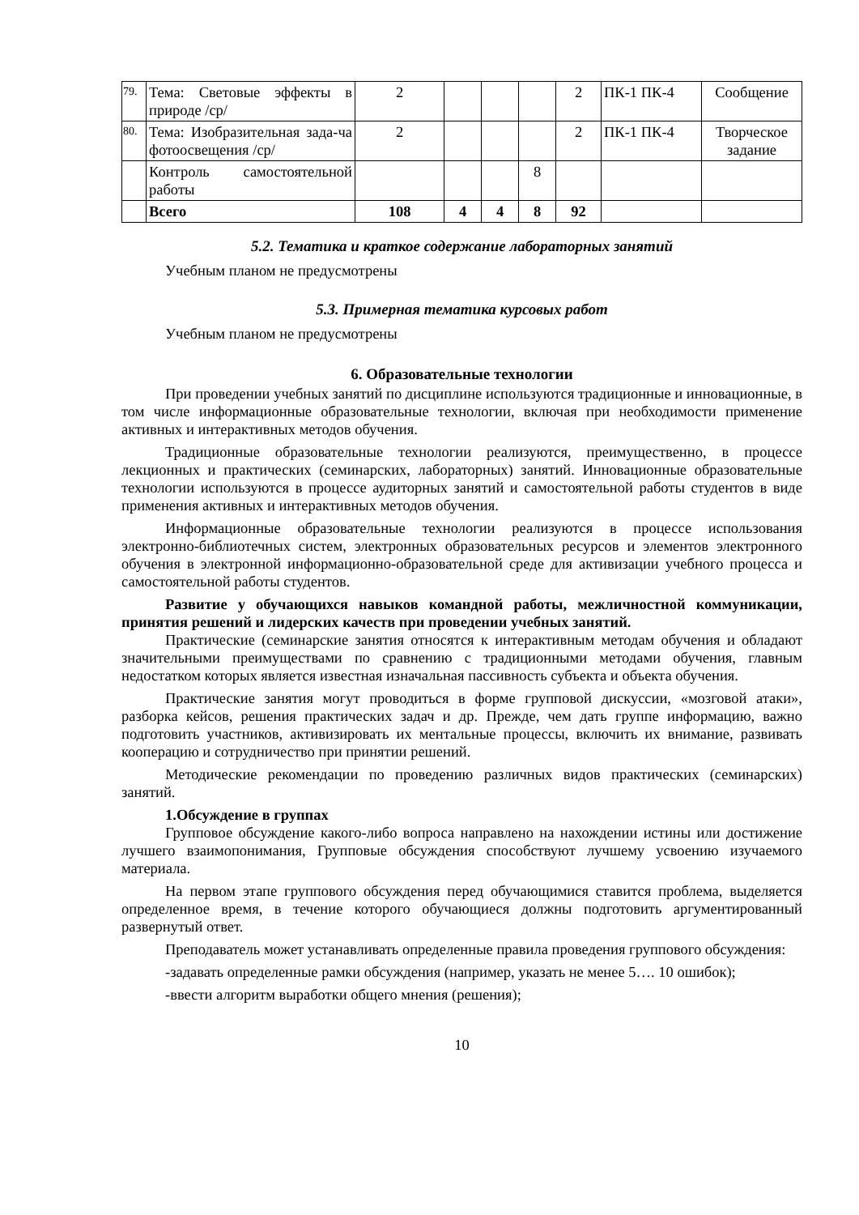| 79. | Тема: Световые эффекты в природе /ср/ | 2 | | | | 2 | ПК-1 ПК-4 | Сообщение |
| 80. | Тема: Изобразительная зада-ча фотоосвещения /ср/ | 2 | | | | 2 | ПК-1 ПК-4 | Творческое задание |
| | Контроль самостоятельной работы | | | | 8 | | | |
| | Всего | 108 | 4 | 4 | 8 | 92 | | |
5.2. Тематика и краткое содержание лабораторных занятий
Учебным планом не предусмотрены
5.3. Примерная тематика курсовых работ
Учебным планом не предусмотрены
6. Образовательные технологии
При проведении учебных занятий по дисциплине используются традиционные и инновационные, в том числе информационные образовательные технологии, включая при необходимости применение активных и интерактивных методов обучения.
Традиционные образовательные технологии реализуются, преимущественно, в процессе лекционных и практических (семинарских, лабораторных) занятий. Инновационные образовательные технологии используются в процессе аудиторных занятий и самостоятельной работы студентов в виде применения активных и интерактивных методов обучения.
Информационные образовательные технологии реализуются в процессе использования электронно-библиотечных систем, электронных образовательных ресурсов и элементов электронного обучения в электронной информационно-образовательной среде для активизации учебного процесса и самостоятельной работы студентов.
Развитие у обучающихся навыков командной работы, межличностной коммуникации, принятия решений и лидерских качеств при проведении учебных занятий.
Практические (семинарские занятия относятся к интерактивным методам обучения и обладают значительными преимуществами по сравнению с традиционными методами обучения, главным недостатком которых является известная изначальная пассивность субъекта и объекта обучения.
Практические занятия могут проводиться в форме групповой дискуссии, «мозговой атаки», разборка кейсов, решения практических задач и др. Прежде, чем дать группе информацию, важно подготовить участников, активизировать их ментальные процессы, включить их внимание, развивать кооперацию и сотрудничество при принятии решений.
Методические рекомендации по проведению различных видов практических (семинарских) занятий.
1.Обсуждение в группах
Групповое обсуждение какого-либо вопроса направлено на нахождении истины или достижение лучшего взаимопонимания, Групповые обсуждения способствуют лучшему усвоению изучаемого материала.
На первом этапе группового обсуждения перед обучающимися ставится проблема, выделяется определенное время, в течение которого обучающиеся должны подготовить аргументированный развернутый ответ.
Преподаватель может устанавливать определенные правила проведения группового обсуждения:
-задавать определенные рамки обсуждения (например, указать не менее 5…. 10 ошибок);
-ввести алгоритм выработки общего мнения (решения);
10